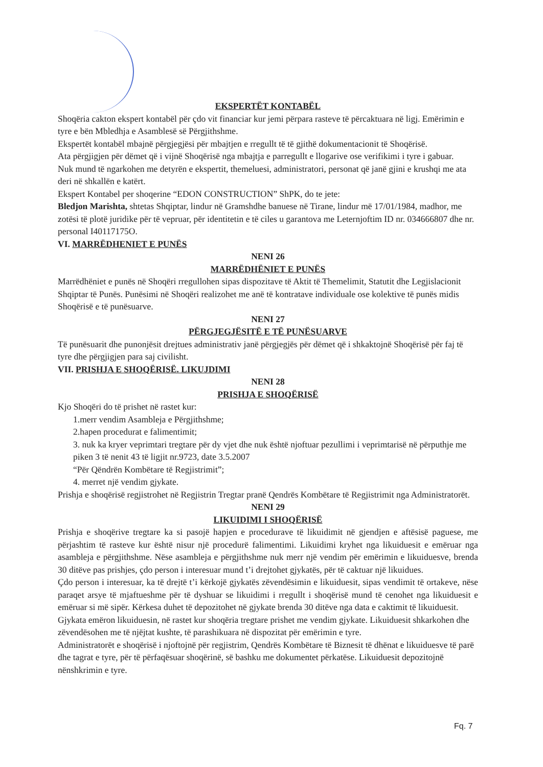EKSPERTËT KONTABËL
Shoqëria cakton ekspert kontabël për çdo vit financiar kur jemi përpara rasteve të përcaktuara në ligj. Emërimin e tyre e bën Mbledhja e Asamblesë së Përgjithshme.
Ekspertët kontabël mbajnë përgjegjësi për mbajtjen e rregullt të të gjithë dokumentacionit të Shoqërisë.
Ata përgjigjen për dëmet që i vijnë Shoqërisë nga mbajtja e parregullt e llogarive ose verifikimi i tyre i gabuar.
Nuk mund të ngarkohen me detyrën e ekspertit, themeluesi, administratori, personat që janë gjini e krushqi me ata deri në shkallën e katërt.
Ekspert Kontabel per shoqerine “EDON CONSTRUCTION” ShPK, do te jete:
Bledjon Marishta, shtetas Shqiptar, lindur në Gramshdhe banuese në Tirane, lindur më 17/01/1984, madhor, me zotësi të plotë juridike për të vepruar, për identitetin e të ciles u garantova me Leternjoftim ID nr. 034666807 dhe nr. personal I40117175O.
VI. MARRËDHENIET E PUNËS
NENI 26
MARRËDHËNIET E PUNËS
Marrëdhëniet e punës në Shoqëri rregullohen sipas dispozitave të Aktit të Themelimit, Statutit dhe Legjislacionit Shqiptar të Punës. Punësimi në Shoqëri realizohet me anë të kontratave individuale ose kolektive të punës midis Shoqërisë e të punësuarve.
NENI 27
PËRGJEGJËSITË E TË PUNËSUARVE
Të punësuarit dhe punonjësit drejtues administrativ janë përgjegjës për dëmet që i shkaktojnë Shoqërisë për faj të tyre dhe përgjigjen para saj civilisht.
VII. PRISHJA E SHOQËRISË. LIKUJDIMI
NENI 28
PRISHJA E SHOQËRISË
Kjo Shoqëri do të prishet në rastet kur:
1.merr vendim Asambleja e Përgjithshme;
2.hapen procedurat e falimentimit;
3. nuk ka kryer veprimtari tregtare për dy vjet dhe nuk është njoftuar pezullimi i veprimtarisë në përputhje me piken 3 të nenit 43 të ligjit nr.9723, date 3.5.2007
“Për Qëndrën Kombëtare të Regjistrimit”;
4. merret një vendim gjykate.
Prishja e shoqërisë regjistrohet në Regjistrin Tregtar pranë Qendrës Kombëtare të Regjistrimit nga Administratorët.
NENI 29
LIKUIDIMI I SHOQËRISË
Prishja e shoqërive tregtare ka si pasojë hapjen e procedurave të likuidimit në gjendjen e aftësisë paguese, me përjashtim të rasteve kur është nisur një procedurë falimentimi. Likuidimi kryhet nga likuiduesit e emëruar nga asambleja e përgjithshme. Nëse asambleja e përgjithshme nuk merr një vendim për emërimin e likuiduesve, brenda 30 ditëve pas prishjes, çdo person i interesuar mund t’i drejtohet gjykatës, për të caktuar një likuidues.
Çdo person i interesuar, ka të drejtë t’i kërkojë gjykatës zëvendësimin e likuiduesit, sipas vendimit të ortakeve, nëse paraqet arsye të mjaftueshme për të dyshuar se likuidimi i rregullt i shoqërisë mund të cenohet nga likuiduesit e emëruar si më sipër. Kërkesa duhet të depozitohet në gjykate brenda 30 ditëve nga data e caktimit të likuiduesit.
Gjykata emëron likuiduesin, në rastet kur shoqëria tregtare prishet me vendim gjykate. Likuiduesit shkarkohen dhe zëvendësohen me të njëjtat kushte, të parashikuara në dispozitat për emërimin e tyre.
Administratorët e shoqërisë i njoftojnë për regjistrim, Qendrës Kombëtare të Biznesit të dhënat e likuiduesve të parë dhe tagrat e tyre, për të përfaqësuar shoqërinë, së bashku me dokumentet përkatëse. Likuiduesit depozitojnë nënshkrimin e tyre.
Fq. 7